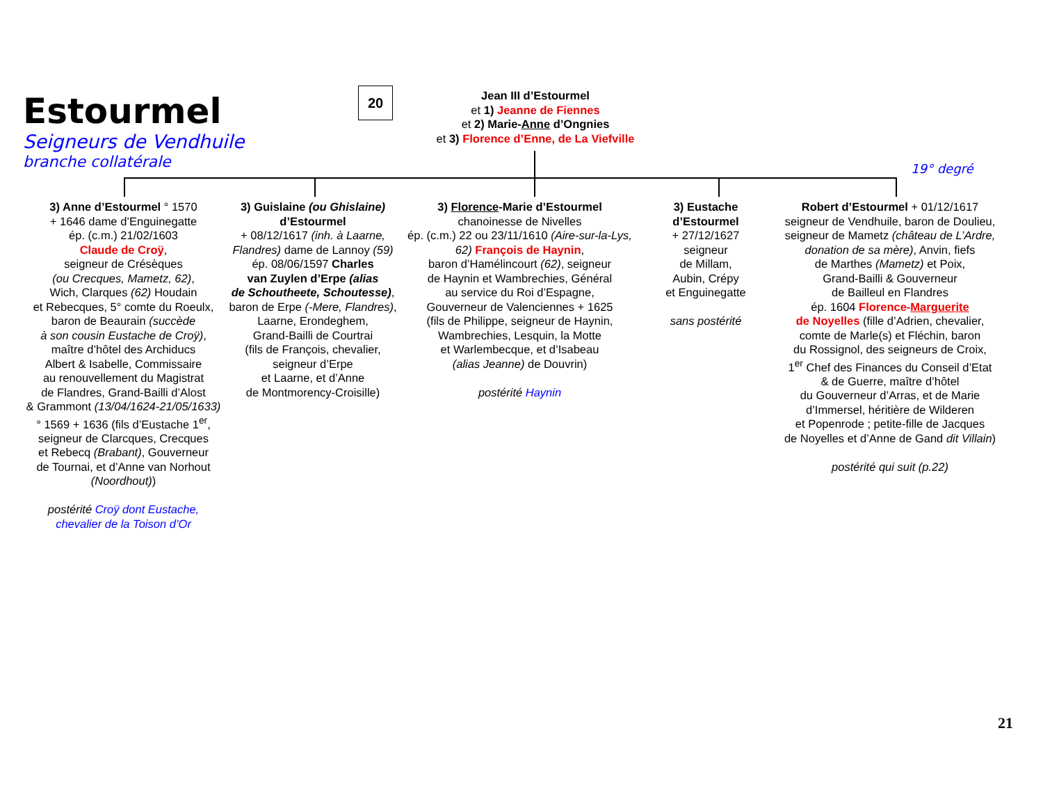Estourmel
Seigneurs de Vendhuile
branche collatérale
20
Jean III d’Estourmel
et 1) Jeanne de Fiennes
et 2) Marie-Anne d’Ongnies
et 3) Florence d’Enne, de La Viefville
19° degré
3) Anne d’Estourmel ° 1570
+ 1646 dame d’Enguinegatte
ép. (c.m.) 21/02/1603
Claude de Croÿ,
seigneur de Crésèques
(ou Crecques, Mametz, 62),
Wich, Clarques (62) Houdain
et Rebecques, 5° comte du Roeulx,
baron de Beaurain (succède
à son cousin Eustache de Croÿ),
maître d’hôtel des Archiducs
Albert & Isabelle, Commissaire
au renouvellement du Magistrat
de Flandres, Grand-Bailli d’Alost
& Grammont (13/04/1624-21/05/1633)
° 1569 + 1636 (fils d’Eustache 1<sup>er</sup>,
seigneur de Clarcques, Crecques
et Rebecq (Brabant), Gouverneur
de Tournai, et d’Anne van Norhout
(Noordhout))
postérité Croÿ dont Eustache,
chevalier de la Toison d’Or
3) Guislaine (ou Ghislaine)
d’Estourmel
+ 08/12/1617 (inh. à Laarne, Flandres) dame de Lannoy (59)
ép. 08/06/1597 Charles
van Zuylen d’Erpe (alias
de Schoutheete, Schoutesse),
baron de Erpe (-Mere, Flandres),
Laarne, Erondeghem,
Grand-Bailli de Courtrai
(fils de François, chevalier,
seigneur d’Erpe
et Laarne, et d’Anne
de Montmorency-Croisille)
3) Florence-Marie d’Estourmel
chanoinesse de Nivelles
ép. (c.m.) 22 ou 23/11/1610 (Aire-sur-la-Lys, 62) François de Haynin,
baron d’Hamélincourt (62), seigneur
de Haynin et Wambrechies, Général
au service du Roi d’Espagne,
Gouverneur de Valenciennes + 1625
(fils de Philippe, seigneur de Haynin,
Wambrechies, Lesquin, la Motte
et Warlembecque, et d’Isabeau
(alias Jeanne) de Douvrin)
postérité Haynin
3) Eustache
d’Estourmel
+ 27/12/1627
seigneur
de Millam,
Aubin, Crépy
et Enguinegatte
sans postérité
Robert d’Estourmel + 01/12/1617
seigneur de Vendhuile, baron de Doulieu,
seigneur de Mametz (château de L’Ardre, donation de sa mère), Anvin, fiefs
de Marthes (Mametz) et Poix,
Grand-Bailli & Gouverneur
de Bailleul en Flandres
ép. 1604 Florence-Marguerite
de Noyelles (fille d’Adrien, chevalier,
comte de Marle(s) et Fléchin, baron
du Rossignol, des seigneurs de Croix,
1<sup>er</sup> Chef des Finances du Conseil d’Etat
& de Guerre, maître d’hôtel
du Gouverneur d’Arras, et de Marie
d’Immersel, héritière de Wilderen
et Popenrode ; petite-fille de Jacques
de Noyelles et d’Anne de Gand dit Villain)
postérité qui suit (p.22)
21